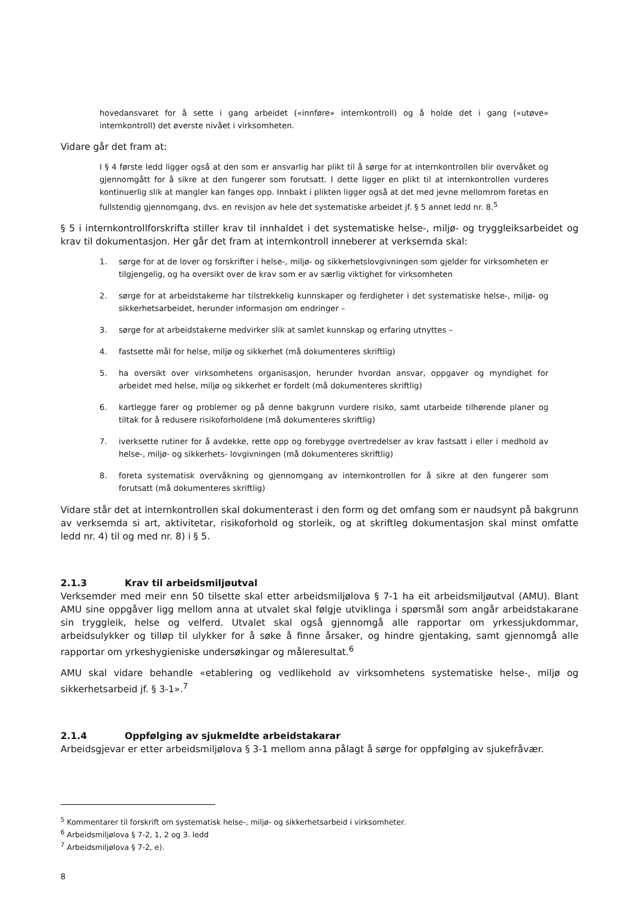hovedansvaret for å sette i gang arbeidet («innføre» internkontroll) og å holde det i gang («utøve» internkontroll) det øverste nivået i virksomheten.
Vidare går det fram at:
I § 4 første ledd ligger også at den som er ansvarlig har plikt til å sørge for at internkontrollen blir overvåket og gjennomgått for å sikre at den fungerer som forutsatt. I dette ligger en plikt til at internkontrollen vurderes kontinuerlig slik at mangler kan fanges opp. Innbakt i plikten ligger også at det med jevne mellomrom foretas en fullstendig gjennomgang, dvs. en revisjon av hele det systematiske arbeidet jf. § 5 annet ledd nr. 8.<sup>5</sup>
§ 5 i internkontrollforskrifta stiller krav til innhaldet i det systematiske helse-, miljø- og tryggleiksarbeidet og krav til dokumentasjon. Her går det fram at internkontroll inneberer at verksemda skal:
1. sørge for at de lover og forskrifter i helse-, miljø- og sikkerhetslovgivningen som gjelder for virksomheten er tilgjengelig, og ha oversikt over de krav som er av særlig viktighet for virksomheten
2. sørge for at arbeidstakerne har tilstrekkelig kunnskaper og ferdigheter i det systematiske helse-, miljø- og sikkerhetsarbeidet, herunder informasjon om endringer –
3. sørge for at arbeidstakerne medvirker slik at samlet kunnskap og erfaring utnyttes –
4. fastsette mål for helse, miljø og sikkerhet (må dokumenteres skriftlig)
5. ha oversikt over virksomhetens organisasjon, herunder hvordan ansvar, oppgaver og myndighet for arbeidet med helse, miljø og sikkerhet er fordelt (må dokumenteres skriftlig)
6. kartlegge farer og problemer og på denne bakgrunn vurdere risiko, samt utarbeide tilhørende planer og tiltak for å redusere risikoforholdene (må dokumenteres skriftlig)
7. iverksette rutiner for å avdekke, rette opp og forebygge overtredelser av krav fastsatt i eller i medhold av helse-, miljø- og sikkerhets- lovgivningen (må dokumenteres skriftlig)
8. foreta systematisk overvåkning og gjennomgang av internkontrollen for å sikre at den fungerer som forutsatt (må dokumenteres skriftlig)
Vidare står det at internkontrollen skal dokumenterast i den form og det omfang som er naudsynt på bakgrunn av verksemda si art, aktivitetar, risikoforhold og storleik, og at skriftleg dokumentasjon skal minst omfatte ledd nr. 4) til og med nr. 8) i § 5.
2.1.3 Krav til arbeidsmiljøutval
Verksemder med meir enn 50 tilsette skal etter arbeidsmiljølova § 7-1 ha eit arbeidsmiljøutval (AMU). Blant AMU sine oppgåver ligg mellom anna at utvalet skal følgje utviklinga i spørsmål som angår arbeidstakarane sin tryggleik, helse og velferd. Utvalet skal også gjennomgå alle rapportar om yrkessjukdommar, arbeidsulykker og tilløp til ulykker for å søke å finne årsaker, og hindre gjentaking, samt gjennomgå alle rapportar om yrkeshygieniske undersøkingar og måleresultat.<sup>6</sup>
AMU skal vidare behandle «etablering og vedlikehold av virksomhetens systematiske helse-, miljø og sikkerhetsarbeid jf. § 3-1».<sup>7</sup>
2.1.4 Oppfølging av sjukmeldte arbeidstakarar
Arbeidsgjevar er etter arbeidsmiljølova § 3-1 mellom anna pålagt å sørge for oppfølging av sjukefråvær.
<sup>5</sup> Kommentarer til forskrift om systematisk helse-, miljø- og sikkerhetsarbeid i virksomheter.
<sup>6</sup> Arbeidsmiljølova § 7-2, 1, 2 og 3. ledd
<sup>7</sup> Arbeidsmiljølova § 7-2, e).
8